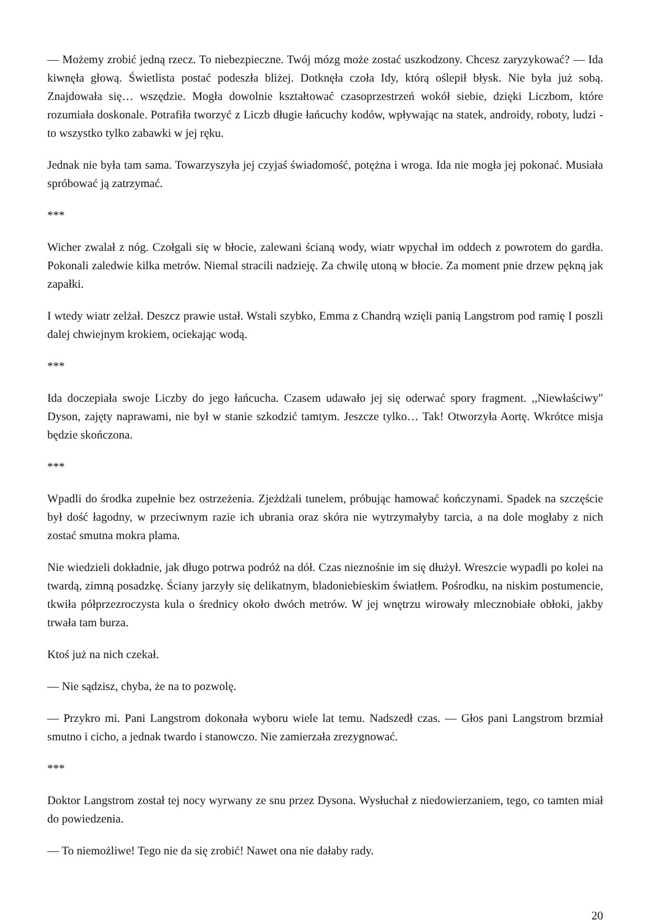— Możemy zrobić jedną rzecz. To niebezpieczne. Twój mózg może zostać uszkodzony. Chcesz zaryzykować? — Ida kiwnęła głową. Świetlista postać podeszła bliżej. Dotknęła czoła Idy, którą oślepił błysk. Nie była już sobą. Znajdowała się… wszędzie. Mogła dowolnie kształtować czasoprzestrzeń wokół siebie, dzięki Liczbom, które rozumiała doskonale. Potrafiła tworzyć z Liczb długie łańcuchy kodów, wpływając na statek, androidy, roboty, ludzi - to wszystko tylko zabawki w jej ręku.
Jednak nie była tam sama. Towarzyszyła jej czyjaś świadomość, potężna i wroga. Ida nie mogła jej pokonać. Musiała spróbować ją zatrzymać.
***
Wicher zwalał z nóg. Czołgali się w błocie, zalewani ścianą wody, wiatr wpychał im oddech z powrotem do gardła. Pokonali zaledwie kilka metrów. Niemal stracili nadzieję. Za chwilę utoną w błocie. Za moment pnie drzew pękną jak zapałki.
I wtedy wiatr zelżał. Deszcz prawie ustał. Wstali szybko, Emma z Chandrą wzięli panią Langstrom pod ramię I poszli dalej chwiejnym krokiem, ociekając wodą.
***
Ida doczepiała swoje Liczby do jego łańcucha. Czasem udawało jej się oderwać spory fragment. ,,Niewłaściwy" Dyson, zajęty naprawami, nie był w stanie szkodzić tamtym. Jeszcze tylko… Tak! Otworzyła Aortę. Wkrótce misja będzie skończona.
***
Wpadli do środka zupełnie bez ostrzeżenia. Zjeżdżali tunelem, próbując hamować kończynami. Spadek na szczęście był dość łagodny, w przeciwnym razie ich ubrania oraz skóra nie wytrzymałyby tarcia, a na dole mogłaby z nich zostać smutna mokra plama.
Nie wiedzieli dokładnie, jak długo potrwa podróż na dół. Czas nieznośnie im się dłużył. Wreszcie wypadli po kolei na twardą, zimną posadzkę. Ściany jarzyły się delikatnym, bladoniebieskim światłem. Pośrodku, na niskim postumencie, tkwiła półprzezroczysta kula o średnicy około dwóch metrów. W jej wnętrzu wirowały mlecznobiałe obłoki, jakby trwała tam burza.
Ktoś już na nich czekał.
— Nie sądzisz, chyba, że na to pozwolę.
— Przykro mi. Pani Langstrom dokonała wyboru wiele lat temu. Nadszedł czas. — Głos pani Langstrom brzmiał smutno i cicho, a jednak twardo i stanowczo. Nie zamierzała zrezygnować.
***
Doktor Langstrom został tej nocy wyrwany ze snu przez Dysona. Wysłuchał z niedowierzaniem, tego, co tamten miał do powiedzenia.
— To niemożliwe! Tego nie da się zrobić! Nawet ona nie dałaby rady.
20